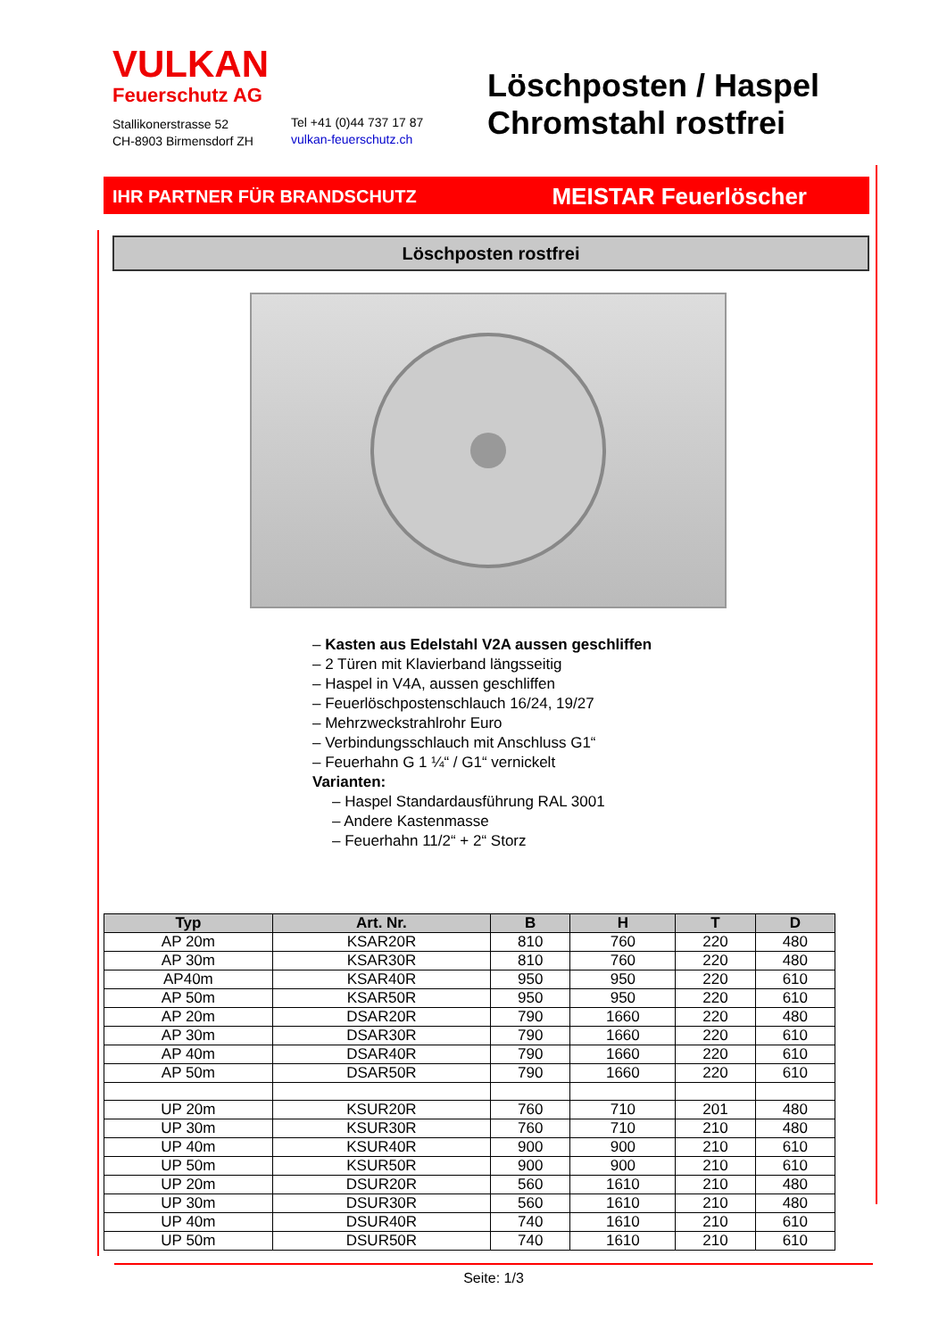VULKAN
Feuerschutz AG
Stallikonerstrasse 52
CH-8903 Birmensdorf ZH
Tel +41 (0)44 737 17 87
vulkan-feuerschutz.ch
Löschposten / Haspel
Chromstahl rostfrei
IHR PARTNER FÜR BRANDSCHUTZ MEISTAR Feuerlöscher
Löschposten rostfrei
– Kasten aus Edelstahl V2A aussen geschliffen
– 2 Türen mit Klavierband längsseitig
– Haspel in V4A, aussen geschliffen
– Feuerlöschpostenschlauch 16/24, 19/27
– Mehrzweckstrahlrohr Euro
– Verbindungsschlauch mit Anschluss G1“
– Feuerhahn G 1 ¼“ / G1“ vernickelt
Varianten:
– Haspel Standardausführung RAL 3001
– Andere Kastenmasse
– Feuerhahn 11/2“ + 2“ Storz
| Typ | Art. Nr. | B | H | T | D |
| --- | --- | --- | --- | --- | --- |
| AP 20m | KSAR20R | 810 | 760 | 220 | 480 |
| AP 30m | KSAR30R | 810 | 760 | 220 | 480 |
| AP40m | KSAR40R | 950 | 950 | 220 | 610 |
| AP 50m | KSAR50R | 950 | 950 | 220 | 610 |
| AP 20m | DSAR20R | 790 | 1660 | 220 | 480 |
| AP 30m | DSAR30R | 790 | 1660 | 220 | 610 |
| AP 40m | DSAR40R | 790 | 1660 | 220 | 610 |
| AP 50m | DSAR50R | 790 | 1660 | 220 | 610 |
| UP 20m | KSUR20R | 760 | 710 | 201 | 480 |
| UP 30m | KSUR30R | 760 | 710 | 210 | 480 |
| UP 40m | KSUR40R | 900 | 900 | 210 | 610 |
| UP 50m | KSUR50R | 900 | 900 | 210 | 610 |
| UP 20m | DSUR20R | 560 | 1610 | 210 | 480 |
| UP 30m | DSUR30R | 560 | 1610 | 210 | 480 |
| UP 40m | DSUR40R | 740 | 1610 | 210 | 610 |
| UP 50m | DSUR50R | 740 | 1610 | 210 | 610 |
Seite: 1/3